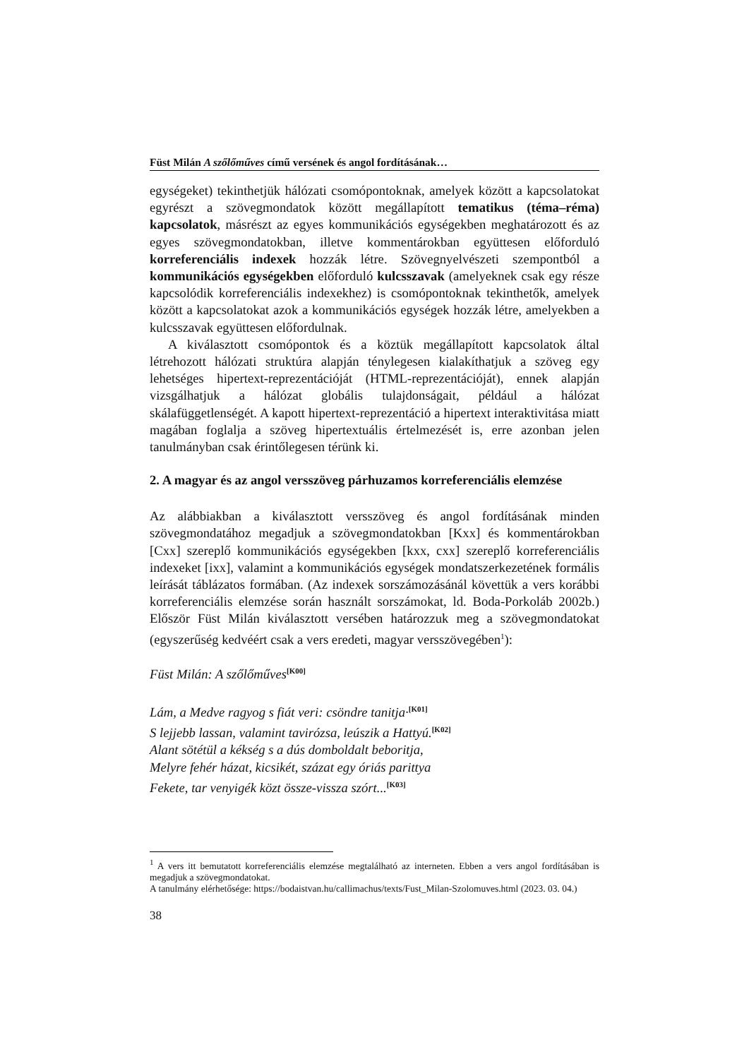Füst Milán A szőlőműves című versének és angol fordításának…
egységeket) tekinthetjük hálózati csomópontoknak, amelyek között a kapcsolatokat egyrészt a szövegmondatok között megállapított tematikus (téma–réma) kapcsolatok, másrészt az egyes kommunikációs egységekben meghatározott és az egyes szövegmondatokban, illetve kommentárokban együttesen előforduló korreferenciális indexek hozzák létre. Szövegnyelvészeti szempontból a kommunikációs egységekben előforduló kulcsszavak (amelyeknek csak egy része kapcsolódik korreferenciális indexekhez) is csomópontoknak tekinthetők, amelyek között a kapcsolatokat azok a kommunikációs egységek hozzák létre, amelyekben a kulcsszavak együttesen előfordulnak.
A kiválasztott csomópontok és a köztük megállapított kapcsolatok által létrehozott hálózati struktúra alapján ténylegesen kialakíthatjuk a szöveg egy lehetséges hipertext-reprezentációját (HTML-reprezentációját), ennek alapján vizsgálhatjuk a hálózat globális tulajdonságait, például a hálózat skálafüggetlenségét. A kapott hipertext-reprezentáció a hipertext interaktivitása miatt magában foglalja a szöveg hipertextuális értelmezését is, erre azonban jelen tanulmányban csak érintőlegesen térünk ki.
2. A magyar és az angol versszöveg párhuzamos korreferenciális elemzése
Az alábbiakban a kiválasztott versszöveg és angol fordításának minden szövegmondatához megadjuk a szövegmondatokban [Kxx] és kommentárokban [Cxx] szereplő kommunikációs egységekben [kxx, cxx] szereplő korreferenciális indexeket [ixx], valamint a kommunikációs egységek mondatszerkezetének formális leírását táblázatos formában. (Az indexek sorszámozásánál követtük a vers korábbi korreferenciális elemzése során használt sorszámokat, ld. Boda-Porkoláb 2002b.) Először Füst Milán kiválasztott versében határozzuk meg a szövegmondatokat (egyszerűség kedvéért csak a vers eredeti, magyar versszövegében<sup>1</sup>):
Füst Milán: A szőlőműves<sup>[K00]</sup>
Lám, a Medve ragyog s fiát veri: csöndre tanitja·<sup>[K01]</sup>
S lejjebb lassan, valamint tavirózsa, leúszik a Hattyú.<sup>[K02]</sup>
Alant sötétül a kékség s a dús domboldalt beboritja,
Melyre fehér házat, kicsikét, százat egy óriás parittya
Fekete, tar venyigék közt össze-vissza szórt...<sup>[K03]</sup>
<sup>1</sup> A vers itt bemutatott korreferenciális elemzése megtalálható az interneten. Ebben a vers angol fordításában is megadjuk a szövegmondatokat.
A tanulmány elérhetősége: https://bodaistvan.hu/callimachus/texts/Fust_Milan-Szolomuves.html (2023. 03. 04.)
38